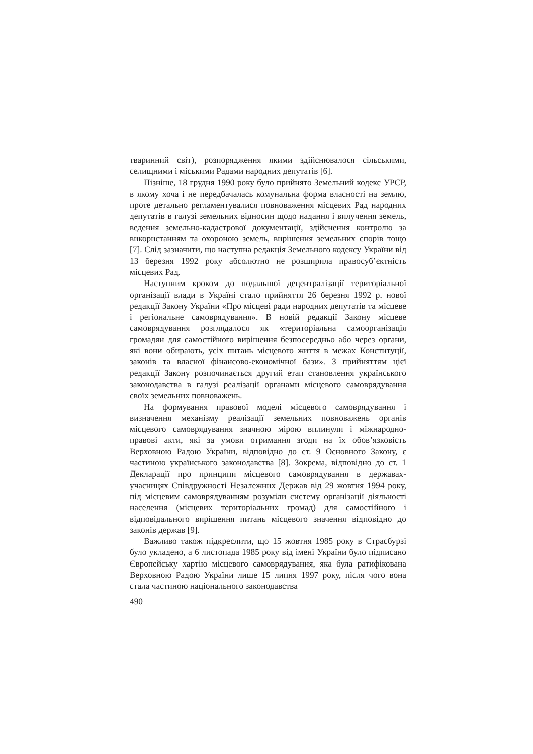тваринний світ), розпорядження якими здійснювалося сільськими, селищними і міськими Радами народних депутатів [6].
Пізніше, 18 грудня 1990 року було прийнято Земельний кодекс УРСР, в якому хоча і не передбачалась комунальна форма власності на землю, проте детально регламентувалися повноваження місцевих Рад народних депутатів в галузі земельних відносин щодо надання і вилучення земель, ведення земельно-кадастрової документації, здійснення контролю за використанням та охороною земель, вирішення земельних спорів тощо [7]. Слід зазначити, що наступна редакція Земельного кодексу України від 13 березня 1992 року абсолютно не розширила правосуб’єктність місцевих Рад.
Наступним кроком до подальшої децентралізації територіальної організації влади в Україні стало прийняття 26 березня 1992 р. нової редакції Закону України «Про місцеві ради народних депутатів та місцеве і регіональне самоврядування». В новій редакції Закону місцеве самоврядування розглядалося як «територіальна самоорганізація громадян для самостійного вирішення безпосередньо або через органи, які вони обирають, усіх питань місцевого життя в межах Конституції, законів та власної фінансово-економічної бази». З прийняттям цієї редакції Закону розпочинається другий етап становлення українського законодавства в галузі реалізації органами місцевого самоврядування своїх земельних повноважень.
На формування правової моделі місцевого самоврядування і визначення механізму реалізації земельних повноважень органів місцевого самоврядування значною мірою вплинули і міжнародно-правові акти, які за умови отримання згоди на їх обов’язковість Верховною Радою України, відповідно до ст. 9 Основного Закону, є частиною українського законодавства [8]. Зокрема, відповідно до ст. 1 Декларації про принципи місцевого самоврядування в державах-учасницях Співдружності Незалежних Держав від 29 жовтня 1994 року, під місцевим самоврядуванням розуміли систему організації діяльності населення (місцевих територіальних громад) для самостійного і відповідального вирішення питань місцевого значення відповідно до законів держав [9].
Важливо також підкреслити, що 15 жовтня 1985 року в Страсбурзі було укладено, а 6 листопада 1985 року від імені України було підписано Європейську хартію місцевого самоврядування, яка була ратифікована Верховною Радою України лише 15 липня 1997 року, після чого вона стала частиною національного законодавства
490